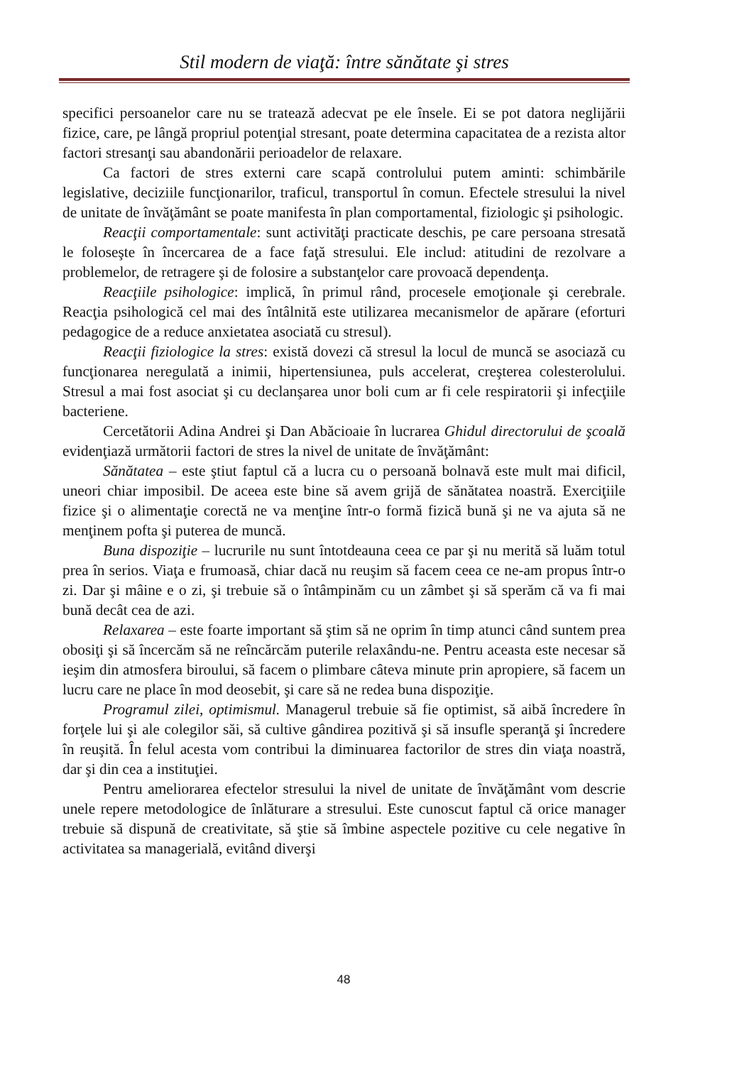Stil modern de viaţă: între sănătate şi stres
specifici persoanelor care nu se tratează adecvat pe ele însele. Ei se pot datora neglijării fizice, care, pe lângă propriul potenţial stresant, poate determina capacitatea de a rezista altor factori stresanţi sau abandonării perioadelor de relaxare.
Ca factori de stres externi care scapă controlului putem aminti: schimbările legislative, deciziile funcţionarilor, traficul, transportul în comun. Efectele stresului la nivel de unitate de învăţământ se poate manifesta în plan comportamental, fiziologic şi psihologic.
Reacţii comportamentale: sunt activităţi practicate deschis, pe care persoana stresată le foloseşte în încercarea de a face faţă stresului. Ele includ: atitudini de rezolvare a problemelor, de retragere şi de folosire a substanţelor care provoacă dependenţa.
Reacţiile psihologice: implică, în primul rând, procesele emoţionale şi cerebrale. Reacţia psihologică cel mai des întâlnită este utilizarea mecanismelor de apărare (eforturi pedagogice de a reduce anxietatea asociată cu stresul).
Reacţii fiziologice la stres: există dovezi că stresul la locul de muncă se asociază cu funcţionarea neregulată a inimii, hipertensiunea, puls accelerat, creşterea colesterolului. Stresul a mai fost asociat şi cu declanşarea unor boli cum ar fi cele respiratorii şi infecţiile bacteriene.
Cercetătorii Adina Andrei şi Dan Abăcioaie în lucrarea Ghidul directorului de şcoală evidenţiază următorii factori de stres la nivel de unitate de învăţământ:
Sănătatea – este ştiut faptul că a lucra cu o persoană bolnavă este mult mai dificil, uneori chiar imposibil. De aceea este bine să avem grijă de sănătatea noastră. Exerciţiile fizice şi o alimentaţie corectă ne va menţine într-o formă fizică bună şi ne va ajuta să ne menţinem pofta şi puterea de muncă.
Buna dispoziţie – lucrurile nu sunt întotdeauna ceea ce par şi nu merită să luăm totul prea în serios. Viaţa e frumoasă, chiar dacă nu reuşim să facem ceea ce ne-am propus într-o zi. Dar şi mâine e o zi, şi trebuie să o întâmpinăm cu un zâmbet şi să sperăm că va fi mai bună decât cea de azi.
Relaxarea – este foarte important să ştim să ne oprim în timp atunci când suntem prea obosiţi şi să încercăm să ne reîncărcăm puterile relaxându-ne. Pentru aceasta este necesar să ieşim din atmosfera biroului, să facem o plimbare câteva minute prin apropiere, să facem un lucru care ne place în mod deosebit, şi care să ne redea buna dispoziţie.
Programul zilei, optimismul. Managerul trebuie să fie optimist, să aibă încredere în forţele lui şi ale colegilor săi, să cultive gândirea pozitivă şi să insufle speranţă şi încredere în reuşită. În felul acesta vom contribui la diminuarea factorilor de stres din viaţa noastră, dar şi din cea a instituţiei.
Pentru ameliorarea efectelor stresului la nivel de unitate de învăţământ vom descrie unele repere metodologice de înlăturare a stresului. Este cunoscut faptul că orice manager trebuie să dispună de creativitate, să ştie să îmbine aspectele pozitive cu cele negative în activitatea sa managerială, evitând diverşi
48